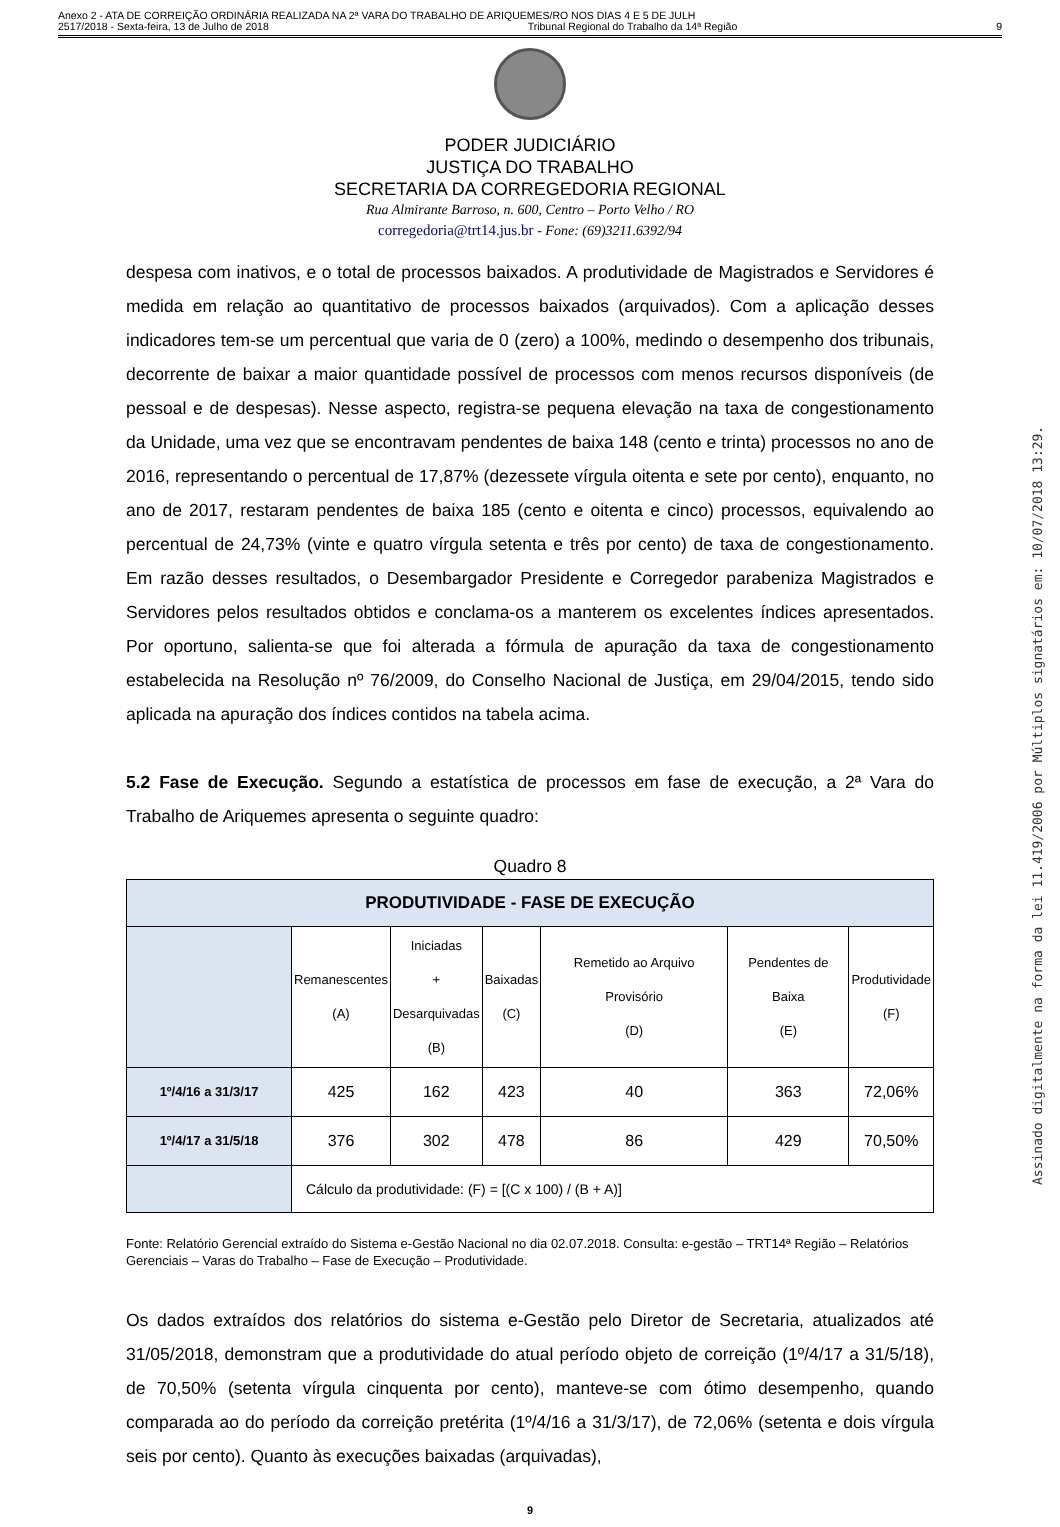Anexo 2 - ATA DE CORREIÇÃO ORDINÁRIA REALIZADA NA 2ª VARA DO TRABALHO DE ARIQUEMES/RO NOS DIAS 4 E 5 DE JULH
2517/2018 - Sexta-feira, 13 de Julho de 2018 Tribunal Regional do Trabalho da 14ª Região 9
PODER JUDICIÁRIO
JUSTIÇA DO TRABALHO
SECRETARIA DA CORREGEDORIA REGIONAL
Rua Almirante Barroso, n. 600, Centro – Porto Velho / RO
corregedoria@trt14.jus.br - Fone: (69)3211.6392/94
despesa com inativos, e o total de processos baixados. A produtividade de Magistrados e Servidores é medida em relação ao quantitativo de processos baixados (arquivados). Com a aplicação desses indicadores tem-se um percentual que varia de 0 (zero) a 100%, medindo o desempenho dos tribunais, decorrente de baixar a maior quantidade possível de processos com menos recursos disponíveis (de pessoal e de despesas). Nesse aspecto, registra-se pequena elevação na taxa de congestionamento da Unidade, uma vez que se encontravam pendentes de baixa 148 (cento e trinta) processos no ano de 2016, representando o percentual de 17,87% (dezessete vírgula oitenta e sete por cento), enquanto, no ano de 2017, restaram pendentes de baixa 185 (cento e oitenta e cinco) processos, equivalendo ao percentual de 24,73% (vinte e quatro vírgula setenta e três por cento) de taxa de congestionamento. Em razão desses resultados, o Desembargador Presidente e Corregedor parabeniza Magistrados e Servidores pelos resultados obtidos e conclama-os a manterem os excelentes índices apresentados. Por oportuno, salienta-se que foi alterada a fórmula de apuração da taxa de congestionamento estabelecida na Resolução nº 76/2009, do Conselho Nacional de Justiça, em 29/04/2015, tendo sido aplicada na apuração dos índices contidos na tabela acima.
5.2 Fase de Execução. Segundo a estatística de processos em fase de execução, a 2ª Vara do Trabalho de Ariquemes apresenta o seguinte quadro:
Quadro 8
| PRODUTIVIDADE - FASE DE EXECUÇÃO | | | | | | |
| --- | --- | --- | --- | --- | --- | --- |
| | Remanescentes (A) | Iniciadas + Desarquivadas (B) | Baixadas (C) | Remetido ao Arquivo Provisório (D) | Pendentes de Baixa (E) | Produtividade (F) |
| 1º/4/16 a 31/3/17 | 425 | 162 | 423 | 40 | 363 | 72,06% |
| 1º/4/17 a 31/5/18 | 376 | 302 | 478 | 86 | 429 | 70,50% |
| | Cálculo da produtividade: (F) = [(C x 100) / (B + A)] | | | | | |
Fonte: Relatório Gerencial extraído do Sistema e-Gestão Nacional no dia 02.07.2018. Consulta: e-gestão – TRT14ª Região – Relatórios Gerenciais – Varas do Trabalho – Fase de Execução – Produtividade.
Os dados extraídos dos relatórios do sistema e-Gestão pelo Diretor de Secretaria, atualizados até 31/05/2018, demonstram que a produtividade do atual período objeto de correição (1º/4/17 a 31/5/18), de 70,50% (setenta vírgula cinquenta por cento), manteve-se com ótimo desempenho, quando comparada ao do período da correição pretérita (1º/4/16 a 31/3/17), de 72,06% (setenta e dois vírgula seis por cento). Quanto às execuções baixadas (arquivadas),
9
Assinado digitalmente na forma da lei 11.419/2006 por Múltiplos signatários em: 10/07/2018 13:29.